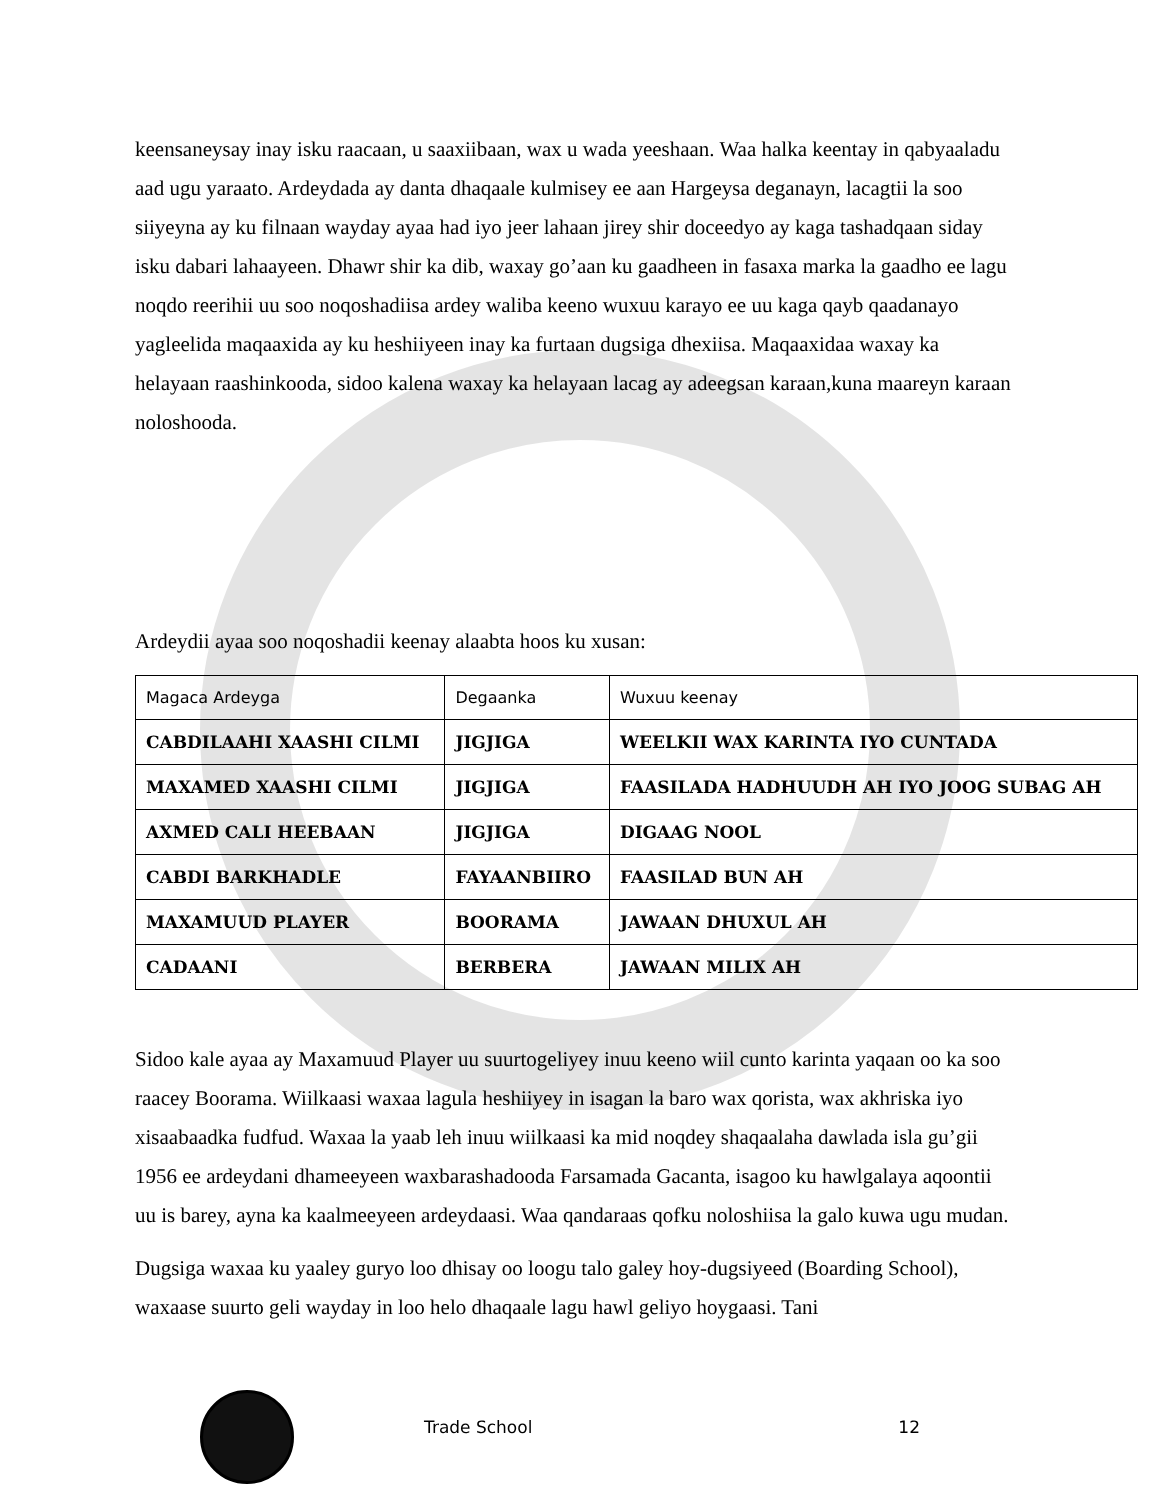keensaneysay inay isku raacaan, u saaxiibaan, wax u wada yeeshaan. Waa halka keentay in qabyaaladu aad ugu yaraato. Ardeydada ay danta dhaqaale kulmisey ee aan Hargeysa deganayn, lacagtii la soo siiyeyna ay ku filnaan wayday ayaa had iyo jeer lahaan jirey shir doceedyo ay kaga tashadqaan siday isku dabari lahaayeen. Dhawr shir ka dib, waxay go’aan ku gaadheen in fasaxa marka la gaadho ee lagu noqdo reerihii uu soo noqoshadiisa ardey waliba keeno wuxuu karayo ee uu kaga qayb qaadanayo yagleelida maqaaxida ay ku heshiiyeen inay ka furtaan dugsiga dhexiisa. Maqaaxidaa waxay ka helayaan raashinkooda, sidoo kalena waxay ka helayaan lacag ay adeegsan karaan,kuna maareyn karaan noloshooda.
Ardeydii ayaa soo noqoshadii keenay alaabta hoos ku xusan:
| Magaca Ardeyga | Degaanka | Wuxuu keenay |
| --- | --- | --- |
| CABDILAAHI XAASHI CILMI | JIGJIGA | WEELKII WAX KARINTA IYO CUNTADA |
| MAXAMED XAASHI CILMI | JIGJIGA | FAASILADA HADHUUDH AH IYO JOOG SUBAG AH |
| AXMED CALI HEEBAAN | JIGJIGA | DIGAAG NOOL |
| CABDI BARKHADLE | FAYAANBIIRO | FAASILAD BUN AH |
| MAXAMUUD PLAYER | BOORAMA | JAWAAN DHUXUL AH |
| CADAANI | BERBERA | JAWAAN MILIX AH |
Sidoo kale ayaa ay Maxamuud Player uu suurtogeliyey inuu keeno wiil cunto karinta yaqaan oo ka soo raacey Boorama. Wiilkaasi waxaa lagula heshiiyey in isagan la baro wax qorista, wax akhriska iyo xisaabaadka fudfud. Waxaa la yaab leh inuu wiilkaasi ka mid noqdey shaqaalaha dawlada isla gu’gii 1956 ee ardeydani dhameeyeen waxbarashadooda Farsamada Gacanta, isagoo ku hawlgalaya aqoontii uu is barey, ayna ka kaalmeeyeen ardeydaasi. Waa qandaraas qofku noloshiisa la galo kuwa ugu mudan.
Dugsiga waxaa ku yaaley guryo loo dhisay oo loogu talo galey hoy-dugsiyeed (Boarding School), waxaase suurto geli wayday in loo helo dhaqaale lagu hawl geliyo hoygaasi. Tani
Trade School 12